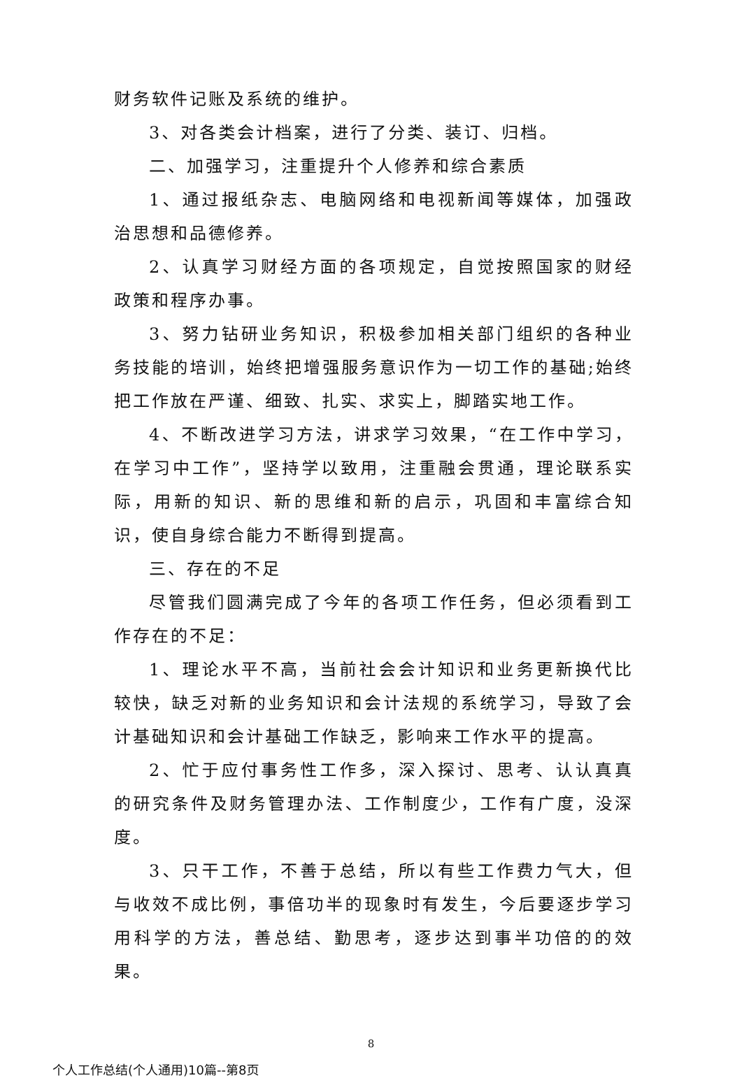财务软件记账及系统的维护。
3、对各类会计档案，进行了分类、装订、归档。
二、加强学习，注重提升个人修养和综合素质
1、通过报纸杂志、电脑网络和电视新闻等媒体，加强政治思想和品德修养。
2、认真学习财经方面的各项规定，自觉按照国家的财经政策和程序办事。
3、努力钻研业务知识，积极参加相关部门组织的各种业务技能的培训，始终把增强服务意识作为一切工作的基础;始终把工作放在严谨、细致、扎实、求实上，脚踏实地工作。
4、不断改进学习方法，讲求学习效果，“在工作中学习，在学习中工作”，坚持学以致用，注重融会贯通，理论联系实际，用新的知识、新的思维和新的启示，巩固和丰富综合知识，使自身综合能力不断得到提高。
三、存在的不足
尽管我们圆满完成了今年的各项工作任务，但必须看到工作存在的不足：
1、理论水平不高，当前社会会计知识和业务更新换代比较快，缺乏对新的业务知识和会计法规的系统学习，导致了会计基础知识和会计基础工作缺乏，影响来工作水平的提高。
2、忙于应付事务性工作多，深入探讨、思考、认认真真的研究条件及财务管理办法、工作制度少，工作有广度，没深度。
3、只干工作，不善于总结，所以有些工作费力气大，但与收效不成比例，事倍功半的现象时有发生，今后要逐步学习用科学的方法，善总结、勤思考，逐步达到事半功倍的的效果。
8
个人工作总结(个人通用)10篇--第8页